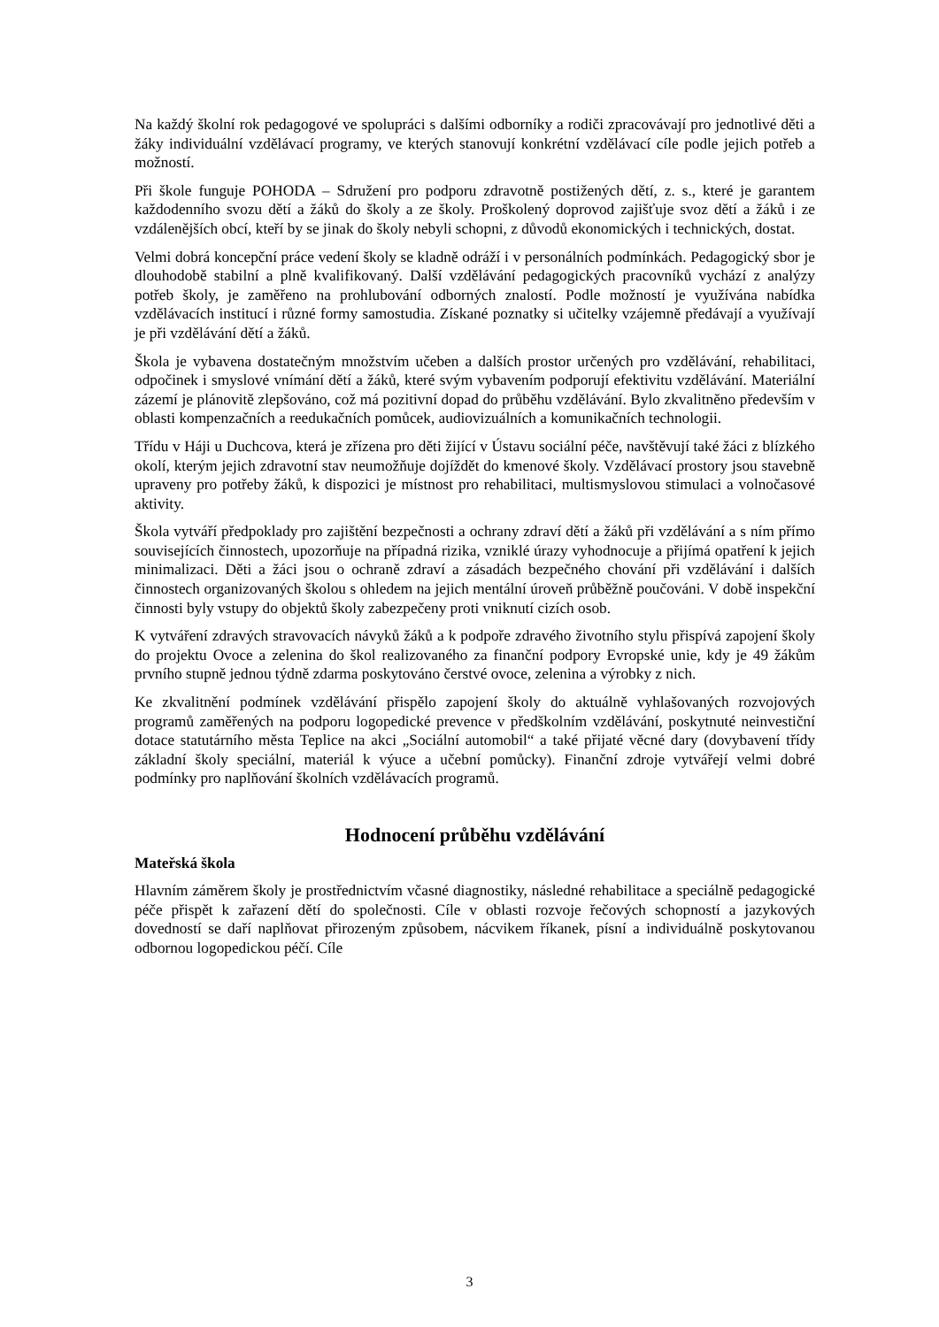Na každý školní rok pedagogové ve spolupráci s dalšími odborníky a rodiči zpracovávají pro jednotlivé děti a žáky individuální vzdělávací programy, ve kterých stanovují konkrétní vzdělávací cíle podle jejich potřeb a možností.
Při škole funguje POHODA – Sdružení pro podporu zdravotně postižených dětí, z. s., které je garantem každodenního svozu dětí a žáků do školy a ze školy. Proškolený doprovod zajišťuje svoz dětí a žáků i ze vzdálenějších obcí, kteří by se jinak do školy nebyli schopni, z důvodů ekonomických i technických, dostat.
Velmi dobrá koncepční práce vedení školy se kladně odráží i v personálních podmínkách. Pedagogický sbor je dlouhodobě stabilní a plně kvalifikovaný. Další vzdělávání pedagogických pracovníků vychází z analýzy potřeb školy, je zaměřeno na prohlubování odborných znalostí. Podle možností je využívána nabídka vzdělávacích institucí i různé formy samostudia. Získané poznatky si učitelky vzájemně předávají a využívají je při vzdělávání dětí a žáků.
Škola je vybavena dostatečným množstvím učeben a dalších prostor určených pro vzdělávání, rehabilitaci, odpočinek i smyslové vnímání dětí a žáků, které svým vybavením podporují efektivitu vzdělávání. Materiální zázemí je plánovitě zlepšováno, což má pozitivní dopad do průběhu vzdělávání. Bylo zkvalitněno především v oblasti kompenzačních a reedukačních pomůcek, audiovizuálních a komunikačních technologii.
Třídu v Háji u Duchcova, která je zřízena pro děti žijící v Ústavu sociální péče, navštěvují také žáci z blízkého okolí, kterým jejich zdravotní stav neumožňuje dojíždět do kmenové školy. Vzdělávací prostory jsou stavebně upraveny pro potřeby žáků, k dispozici je místnost pro rehabilitaci, multismyslovou stimulaci a volnočasové aktivity.
Škola vytváří předpoklady pro zajištění bezpečnosti a ochrany zdraví dětí a žáků při vzdělávání a s ním přímo souvisejících činnostech, upozorňuje na případná rizika, vzniklé úrazy vyhodnocuje a přijímá opatření k jejich minimalizaci. Děti a žáci jsou o ochraně zdraví a zásadách bezpečného chování při vzdělávání i dalších činnostech organizovaných školou s ohledem na jejich mentální úroveň průběžně poučováni. V době inspekční činnosti byly vstupy do objektů školy zabezpečeny proti vniknutí cizích osob.
K vytváření zdravých stravovacích návyků žáků a k podpoře zdravého životního stylu přispívá zapojení školy do projektu Ovoce a zelenina do škol realizovaného za finanční podpory Evropské unie, kdy je 49 žákům prvního stupně jednou týdně zdarma poskytováno čerstvé ovoce, zelenina a výrobky z nich.
Ke zkvalitnění podmínek vzdělávání přispělo zapojení školy do aktuálně vyhlašovaných rozvojových programů zaměřených na podporu logopedické prevence v předškolním vzdělávání, poskytnuté neinvestiční dotace statutárního města Teplice na akci „Sociální automobil“ a také přijaté věcné dary (dovybavení třídy základní školy speciální, materiál k výuce a učební pomůcky). Finanční zdroje vytvářejí velmi dobré podmínky pro naplňování školních vzdělávacích programů.
Hodnocení průběhu vzdělávání
Mateřská škola
Hlavním záměrem školy je prostřednictvím včasné diagnostiky, následné rehabilitace a speciálně pedagogické péče přispět k zařazení dětí do společnosti. Cíle v oblasti rozvoje řečových schopností a jazykových dovedností se daří naplňovat přirozeným způsobem, nácvikem říkanek, písní a individuálně poskytovanou odbornou logopedickou péčí. Cíle
3